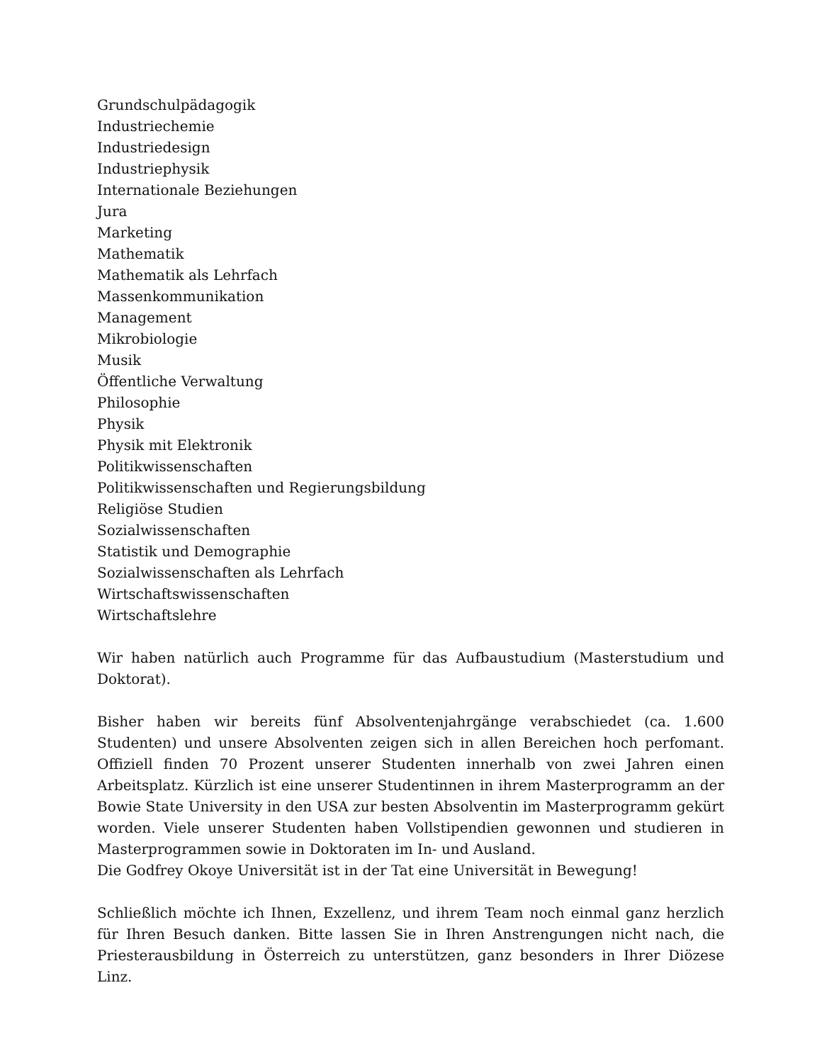Grundschulpädagogik
Industriechemie
Industriedesign
Industriephysik
Internationale Beziehungen
Jura
Marketing
Mathematik
Mathematik als Lehrfach
Massenkommunikation
Management
Mikrobiologie
Musik
Öffentliche Verwaltung
Philosophie
Physik
Physik mit Elektronik
Politikwissenschaften
Politikwissenschaften und Regierungsbildung
Religiöse Studien
Sozialwissenschaften
Statistik und Demographie
Sozialwissenschaften als Lehrfach
Wirtschaftswissenschaften
Wirtschaftslehre
Wir haben natürlich auch Programme für das Aufbaustudium (Masterstudium und Doktorat).
Bisher haben wir bereits fünf Absolventenjahrgänge verabschiedet (ca. 1.600 Studenten) und unsere Absolventen zeigen sich in allen Bereichen hoch perfomant. Offiziell finden 70 Prozent unserer Studenten innerhalb von zwei Jahren einen Arbeitsplatz. Kürzlich ist eine unserer Studentinnen in ihrem Masterprogramm an der Bowie State University in den USA zur besten Absolventin im Masterprogramm gekürt worden. Viele unserer Studenten haben Vollstipendien gewonnen und studieren in Masterprogrammen sowie in Doktoraten im In- und Ausland.
Die Godfrey Okoye Universität ist in der Tat eine Universität in Bewegung!
Schließlich möchte ich Ihnen, Exzellenz, und ihrem Team noch einmal ganz herzlich für Ihren Besuch danken. Bitte lassen Sie in Ihren Anstrengungen nicht nach, die Priesterausbildung in Österreich zu unterstützen, ganz besonders in Ihrer Diözese Linz.